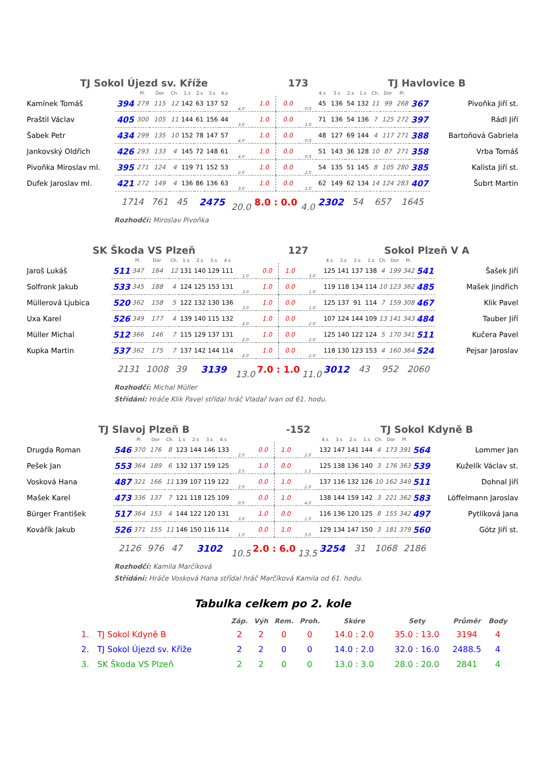TJ Sokol Újezd sv. Kříže 173 TJ Havlovice B
| | | Pl. | Dor | Ch. | 1.s | 2.s | 3.s | 4.s | | | | | 4.s | 3.s | 2.s | 1.s | Ch. | Dor | Pl. | | |
| Kamínek Tomáš | 394 | 279 | 115 | 12 | 142 | 63 | 137 | 52 | 4.0 | 1.0 | 0.0 | 0.0 | 45 | 136 | 54 | 132 | 11 | 99 | 268 | 367 | Pivoňka Jiří st. |
| Praštil Václav | 405 | 300 | 105 | 11 | 144 | 61 | 156 | 44 | 3.0 | 1.0 | 0.0 | 1.0 | 71 | 136 | 54 | 136 | 7 | 125 | 272 | 397 | Rádl Jiří |
| Šabek Petr | 434 | 299 | 135 | 10 | 152 | 78 | 147 | 57 | 4.0 | 1.0 | 0.0 | 0.0 | 48 | 127 | 69 | 144 | 4 | 117 | 271 | 388 | Bartoňová Gabriela |
| Jankovský Oldřich | 426 | 293 | 133 | 4 | 145 | 72 | 148 | 61 | 4.0 | 1.0 | 0.0 | 0.0 | 51 | 143 | 36 | 128 | 10 | 87 | 271 | 358 | Vrba Tomáš |
| Pivoňka Miroslav ml. | 395 | 271 | 124 | 4 | 119 | 71 | 152 | 53 | 2.0 | 1.0 | 0.0 | 2.0 | 54 | 135 | 51 | 145 | 8 | 105 | 280 | 385 | Kalista Jiří st. |
| Dufek Jaroslav ml. | 421 | 272 | 149 | 4 | 136 | 86 | 136 | 63 | 3.0 | 1.0 | 0.0 | 1.0 | 62 | 149 | 62 | 134 | 14 | 124 | 283 | 407 | Šubrt Martin |
| | 1714 | | 761 | 45 | | 2475 | | | 20.0 | 8.0 : 0.0 | | 4.0 | 2302 | | 54 | | 657 | | 1645 | | |
Rozhodčí: Miroslav Pivoňka
SK Škoda VS Plzeň 127 Sokol Plzeň V A
| | | Pl. | Dor | Ch. | 1.s | 2.s | 3.s | 4.s | | | | | 4.s | 3.s | 2.s | 1.s | Ch. | Dor | Pl. | | |
| Jaroš Lukáš | 511 | 347 | 164 | 12 | 131 | 140 | 129 | 111 | 1.0 | 0.0 | 1.0 | 3.0 | 125 | 141 | 137 | 138 | 4 | 199 | 342 | 541 | Šašek Jiří |
| Solfronk Jakub | 533 | 345 | 188 | 4 | 124 | 125 | 153 | 131 | 3.0 | 1.0 | 0.0 | 1.0 | 119 | 118 | 134 | 114 | 10 | 123 | 362 | 485 | Mašek Jindřich |
| Müllerová Ljubica | 520 | 362 | 158 | 5 | 122 | 132 | 130 | 136 | 3.0 | 1.0 | 0.0 | 1.0 | 125 | 137 | 91 | 114 | 7 | 159 | 308 | 467 | Klik Pavel |
| Uxa Karel | 526 | 349 | 177 | 4 | 139 | 140 | 115 | 132 | 2.0 | 1.0 | 0.0 | 2.0 | 107 | 124 | 144 | 109 | 13 | 141 | 343 | 484 | Tauber Jiří |
| Müller Michal | 512 | 366 | 146 | 7 | 115 | 129 | 137 | 131 | 2.0 | 1.0 | 0.0 | 2.0 | 125 | 140 | 122 | 124 | 5 | 170 | 341 | 511 | Kučera Pavel |
| Kupka Martin | 537 | 362 | 175 | 7 | 137 | 142 | 144 | 114 | 2.0 | 1.0 | 0.0 | 2.0 | 118 | 130 | 123 | 153 | 4 | 160 | 364 | 524 | Pejsar Jaroslav |
| | 2131 | | 1008 | 39 | | 3139 | | | 13.0 | 7.0 : 1.0 | | 11.0 | 3012 | | 43 | | 952 | | 2060 | | |
Rozhodčí: Michal Müller
Střídání: Hráče Klik Pavel střídal hráč Vladař Ivan od 61. hodu.
TJ Slavoj Plzeň B -152 TJ Sokol Kdyně B
| | | Pl. | Dor | Ch. | 1.s | 2.s | 3.s | 4.s | | | | | 4.s | 3.s | 2.s | 1.s | Ch. | Dor | Pl. | | |
| Drugda Roman | 546 | 370 | 176 | 8 | 123 | 144 | 146 | 133 | 2.0 | 0.0 | 1.0 | 2.0 | 132 | 147 | 141 | 144 | 4 | 173 | 391 | 564 | Lommer Jan |
| Pešek Jan | 553 | 364 | 189 | 6 | 132 | 137 | 159 | 125 | 2.5 | 1.0 | 0.0 | 1.5 | 125 | 138 | 136 | 140 | 3 | 176 | 363 | 539 | Kuželík Václav st. |
| Vosková Hana | 487 | 321 | 166 | 11 | 139 | 107 | 119 | 122 | 2.0 | 0.0 | 1.0 | 2.0 | 137 | 116 | 132 | 126 | 10 | 162 | 349 | 511 | Dohnal Jiří |
| Mašek Karel | 473 | 336 | 137 | 7 | 121 | 118 | 125 | 109 | 0.0 | 0.0 | 1.0 | 4.0 | 138 | 144 | 159 | 142 | 3 | 221 | 362 | 583 | Löffelmann Jaroslav |
| Bürger František | 517 | 364 | 153 | 4 | 144 | 122 | 120 | 131 | 3.0 | 1.0 | 0.0 | 1.0 | 116 | 136 | 120 | 125 | 8 | 155 | 342 | 497 | Pytlíková Jana |
| Kovářík Jakub | 526 | 371 | 155 | 11 | 146 | 150 | 116 | 114 | 1.0 | 0.0 | 1.0 | 3.0 | 129 | 134 | 147 | 150 | 3 | 181 | 379 | 560 | Götz Jiří st. |
| | 2126 | | 976 | 47 | | 3102 | | | 10.5 | 2.0 : 6.0 | | 13.5 | 3254 | | 31 | | 1068 | | 2186 | | |
Rozhodčí: Kamila Marčíková
Střídání: Hráče Vosková Hana střídal hráč Marčíková Kamila od 61. hodu.
Tabulka celkem po 2. kole
| | | Záp. | Výh | Rem. | Proh. | Skóre | Sety | Průměr | Body |
| --- | --- | --- | --- | --- | --- | --- | --- | --- | --- |
| 1. | TJ Sokol Kdyně B | 2 | 2 | 0 | 0 | 14.0 : 2.0 | 35.0 : 13.0 | 3194 | 4 |
| 2. | TJ Sokol Újezd sv. Kříže | 2 | 2 | 0 | 0 | 14.0 : 2.0 | 32.0 : 16.0 | 2488.5 | 4 |
| 3. | SK Škoda VS Plzeň | 2 | 2 | 0 | 0 | 13.0 : 3.0 | 28.0 : 20.0 | 2841 | 4 |